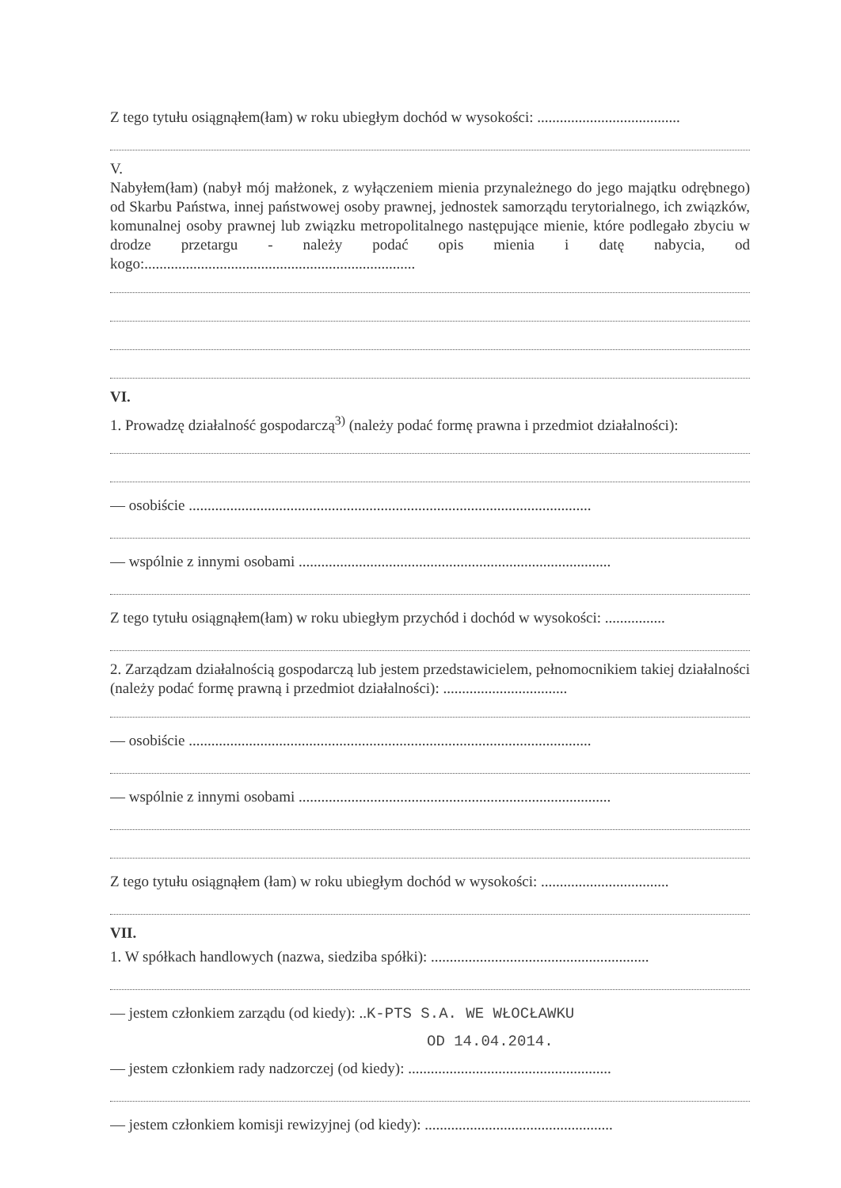Z tego tytułu osiągnąłem(łam) w roku ubiegłym dochód w wysokości: ......................................
V.
Nabyłem(łam) (nabył mój małżonek, z wyłączeniem mienia przynależnego do jego majątku odrębnego) od Skarbu Państwa, innej państwowej osoby prawnej, jednostek samorządu terytorialnego, ich związków, komunalnej osoby prawnej lub związku metropolitalnego następujące mienie, które podlegało zbyciu w drodze przetargu - należy podać opis mienia i datę nabycia, od kogo:........................................................................
VI.
1. Prowadzę działalność gospodarczą<sup>3)</sup> (należy podać formę prawna i przedmiot działalności):
— osobiście ...........................................................................................................
— wspólnie z innymi osobami ...................................................................................
Z tego tytułu osiągnąłem(łam) w roku ubiegłym przychód i dochód w wysokości: ................
2. Zarządzam działalnością gospodarczą lub jestem przedstawicielem, pełnomocnikiem takiej działalności (należy podać formę prawną i przedmiot działalności): .................................
— osobiście ...........................................................................................................
— wspólnie z innymi osobami ...................................................................................
Z tego tytułu osiągnąłem (łam) w roku ubiegłym dochód w wysokości: ..................................
VII.
1. W spółkach handlowych (nazwa, siedziba spółki): ..........................................................
— jestem członkiem zarządu (od kiedy): ..K-PTS S.A. WE WŁOCŁAWKU
OD 14.04.2014.
— jestem członkiem rady nadzorczej (od kiedy): ......................................................
— jestem członkiem komisji rewizyjnej (od kiedy): ..................................................